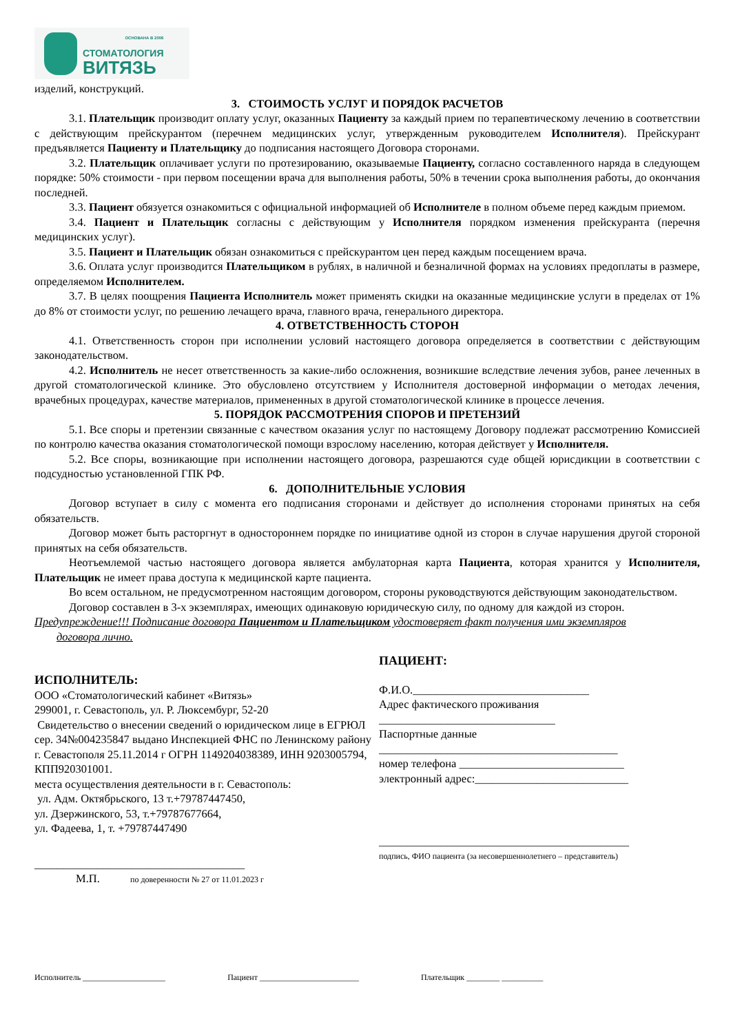ОСНОВАНА В 2006
СТОМАТОЛОГИЯ
ВИТЯЗЬ
изделий, конструкций.
3. СТОИМОСТЬ УСЛУГ И ПОРЯДОК РАСЧЕТОВ
3.1. Плательщик производит оплату услуг, оказанных Пациенту за каждый прием по терапевтическому лечению в соответствии с действующим прейскурантом (перечнем медицинских услуг, утвержденным руководителем Исполнителя). Прейскурант предъявляется Пациенту и Плательщику до подписания настоящего Договора сторонами.
3.2. Плательщик оплачивает услуги по протезированию, оказываемые Пациенту, согласно составленного наряда в следующем порядке: 50% стоимости - при первом посещении врача для выполнения работы, 50% в течении срока выполнения работы, до окончания последней.
3.3. Пациент обязуется ознакомиться с официальной информацией об Исполнителе в полном объеме перед каждым приемом.
3.4. Пациент и Плательщик согласны с действующим у Исполнителя порядком изменения прейскуранта (перечня медицинских услуг).
3.5. Пациент и Плательщик обязан ознакомиться с прейскурантом цен перед каждым посещением врача.
3.6. Оплата услуг производится Плательщиком в рублях, в наличной и безналичной формах на условиях предоплаты в размере, определяемом Исполнителем.
3.7. В целях поощрения Пациента Исполнитель может применять скидки на оказанные медицинские услуги в пределах от 1% до 8% от стоимости услуг, по решению лечащего врача, главного врача, генерального директора.
4. ОТВЕТСТВЕННОСТЬ СТОРОН
4.1. Ответственность сторон при исполнении условий настоящего договора определяется в соответствии с действующим законодательством.
4.2. Исполнитель не несет ответственность за какие-либо осложнения, возникшие вследствие лечения зубов, ранее леченных в другой стоматологической клинике. Это обусловлено отсутствием у Исполнителя достоверной информации о методах лечения, врачебных процедурах, качестве материалов, примененных в другой стоматологической клинике в процессе лечения.
5. ПОРЯДОК РАССМОТРЕНИЯ СПОРОВ И ПРЕТЕНЗИЙ
5.1. Все споры и претензии связанные с качеством оказания услуг по настоящему Договору подлежат рассмотрению Комиссией по контролю качества оказания стоматологической помощи взрослому населению, которая действует у Исполнителя.
5.2. Все споры, возникающие при исполнении настоящего договора, разрешаются суде общей юрисдикции в соответствии с подсудностью установленной ГПК РФ.
6. ДОПОЛНИТЕЛЬНЫЕ УСЛОВИЯ
Договор вступает в силу с момента его подписания сторонами и действует до исполнения сторонами принятых на себя обязательств.
Договор может быть расторгнут в одностороннем порядке по инициативе одной из сторон в случае нарушения другой стороной принятых на себя обязательств.
Неотъемлемой частью настоящего договора является амбулаторная карта Пациента, которая хранится у Исполнителя, Плательщик не имеет права доступа к медицинской карте пациента.
Во всем остальном, не предусмотренном настоящим договором, стороны руководствуются действующим законодательством.
Договор составлен в 3-х экземплярах, имеющих одинаковую юридическую силу, по одному для каждой из сторон.
Предупреждение!!! Подписание договора Пациентом и Плательщиком удостоверяет факт получения ими экземпляров
договора лично.
ИСПОЛНИТЕЛЬ:
ООО «Стоматологический кабинет «Витязь»
299001, г. Севастополь, ул. Р. Люксембург, 52-20
Свидетельство о внесении сведений о юридическом лице в ЕГРЮЛ сер. 34№004235847 выдано Инспекцией ФНС по Ленинскому району г. Севастополя 25.11.2014 г ОГРН 1149204038389, ИНН 9203005794, КПП920301001.
места осуществления деятельности в г. Севастополь:
ул. Адм. Октябрьского, 13 т.+79787447450,
ул. Дзержинского, 53, т.+79787677664,
ул. Фадеева, 1, т. +79787447490
_____________________________________
М.П. по доверенности № 27 от 11.01.2023 г
ПАЦИЕНТ:
Ф.И.О._______________________________
Адрес фактического проживания
_______________________________
Паспортные данные
__________________________________________
номер телефона _____________________________
электронный адрес:___________________________
____________________________________________
подпись, ФИО пациента (за несовершеннолетнего – представитель)
Исполнитель ____________________ Пациент ________________________ Плательщик ________ __________